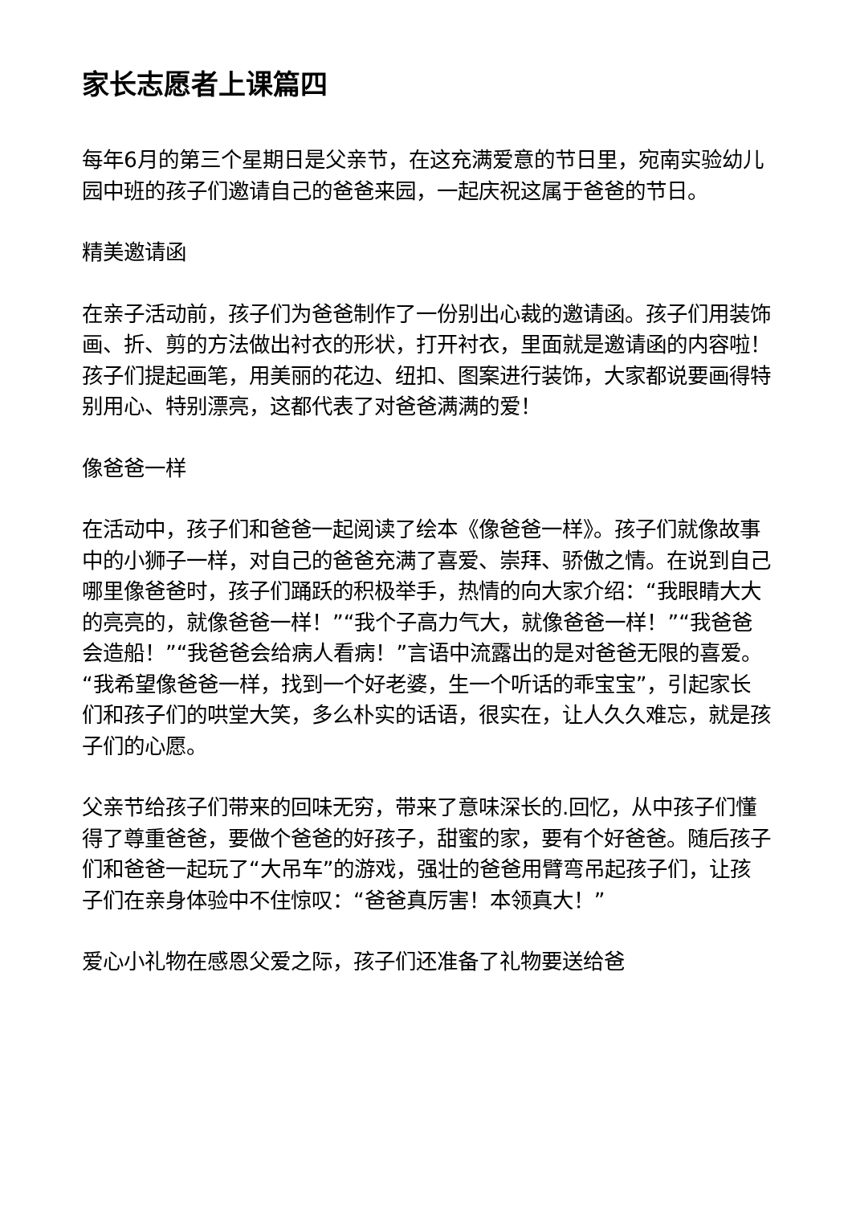家长志愿者上课篇四
每年6月的第三个星期日是父亲节，在这充满爱意的节日里，宛南实验幼儿园中班的孩子们邀请自己的爸爸来园，一起庆祝这属于爸爸的节日。
精美邀请函
在亲子活动前，孩子们为爸爸制作了一份别出心裁的邀请函。孩子们用装饰画、折、剪的方法做出衬衣的形状，打开衬衣，里面就是邀请函的内容啦！孩子们提起画笔，用美丽的花边、纽扣、图案进行装饰，大家都说要画得特别用心、特别漂亮，这都代表了对爸爸满满的爱！
像爸爸一样
在活动中，孩子们和爸爸一起阅读了绘本《像爸爸一样》。孩子们就像故事中的小狮子一样，对自己的爸爸充满了喜爱、崇拜、骄傲之情。在说到自己哪里像爸爸时，孩子们踊跃的积极举手，热情的向大家介绍：“我眼睛大大的亮亮的，就像爸爸一样！”“我个子高力气大，就像爸爸一样！”“我爸爸会造船！”“我爸爸会给病人看病！”言语中流露出的是对爸爸无限的喜爱。“我希望像爸爸一样，找到一个好老婆，生一个听话的乖宝宝”，引起家长们和孩子们的哄堂大笑，多么朴实的话语，很实在，让人久久难忘，就是孩子们的心愿。
父亲节给孩子们带来的回味无穷，带来了意味深长的.回忆，从中孩子们懂得了尊重爸爸，要做个爸爸的好孩子，甜蜜的家，要有个好爸爸。随后孩子们和爸爸一起玩了“大吊车”的游戏，强壮的爸爸用臂弯吊起孩子们，让孩子们在亲身体验中不住惊叹：“爸爸真厉害！本领真大！”
爱心小礼物在感恩父爱之际，孩子们还准备了礼物要送给爸